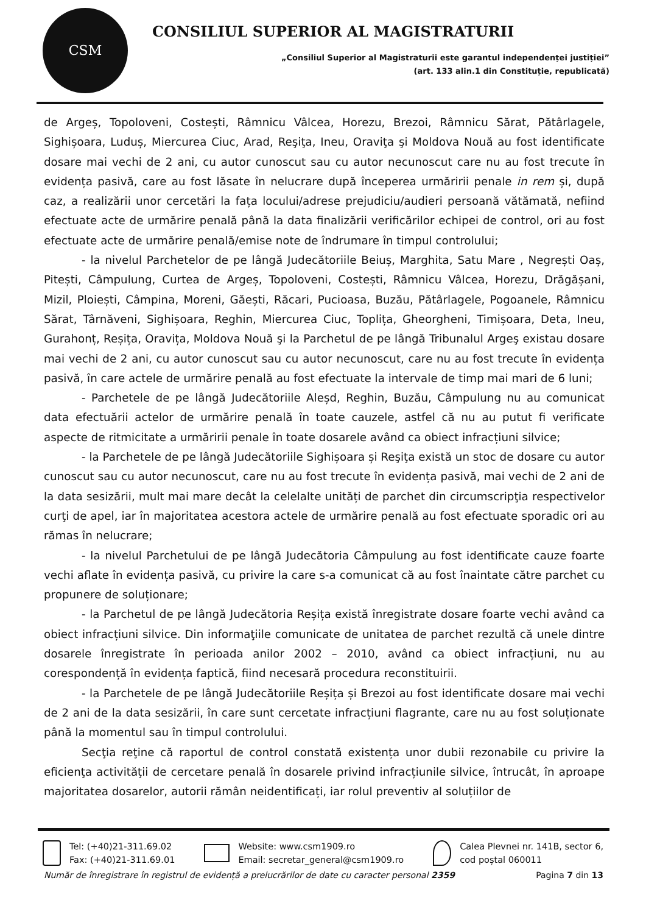CSM
CONSILIUL SUPERIOR AL MAGISTRATURII
„Consiliul Superior al Magistraturii este garantul independenței justiției”
(art. 133 alin.1 din Constituție, republicată)
de Argeș, Topoloveni, Costești, Râmnicu Vâlcea, Horezu, Brezoi, Râmnicu Sărat, Pătârlagele, Sighișoara, Luduș, Miercurea Ciuc, Arad, Reşiţa, Ineu, Oraviţa şi Moldova Nouă au fost identificate dosare mai vechi de 2 ani, cu autor cunoscut sau cu autor necunoscut care nu au fost trecute în evidența pasivă, care au fost lăsate în nelucrare după începerea urmăririi penale in rem și, după caz, a realizării unor cercetări la fața locului/adrese prejudiciu/audieri persoană vătămată, nefiind efectuate acte de urmărire penală până la data finalizării verificărilor echipei de control, ori au fost efectuate acte de urmărire penală/emise note de îndrumare în timpul controlului;
- la nivelul Parchetelor de pe lângă Judecătoriile Beiuș, Marghita, Satu Mare , Negrești Oaș, Pitești, Câmpulung, Curtea de Argeș, Topoloveni, Costești, Râmnicu Vâlcea, Horezu, Drăgășani, Mizil, Ploiești, Câmpina, Moreni, Găești, Răcari, Pucioasa, Buzău, Pătârlagele, Pogoanele, Râmnicu Sărat, Târnăveni, Sighișoara, Reghin, Miercurea Ciuc, Toplița, Gheorgheni, Timișoara, Deta, Ineu, Gurahonț, Reșița, Oravița, Moldova Nouă şi la Parchetul de pe lângă Tribunalul Argeş existau dosare mai vechi de 2 ani, cu autor cunoscut sau cu autor necunoscut, care nu au fost trecute în evidența pasivă, în care actele de urmărire penală au fost efectuate la intervale de timp mai mari de 6 luni;
- Parchetele de pe lângă Judecătoriile Aleșd, Reghin, Buzău, Câmpulung nu au comunicat data efectuării actelor de urmărire penală în toate cauzele, astfel că nu au putut fi verificate aspecte de ritmicitate a urmăririi penale în toate dosarele având ca obiect infracțiuni silvice;
- la Parchetele de pe lângă Judecătoriile Sighișoara și Reşiţa există un stoc de dosare cu autor cunoscut sau cu autor necunoscut, care nu au fost trecute în evidența pasivă, mai vechi de 2 ani de la data sesizării, mult mai mare decât la celelalte unități de parchet din circumscripţia respectivelor curţi de apel, iar în majoritatea acestora actele de urmărire penală au fost efectuate sporadic ori au rămas în nelucrare;
- la nivelul Parchetului de pe lângă Judecătoria Câmpulung au fost identificate cauze foarte vechi aflate în evidența pasivă, cu privire la care s-a comunicat că au fost înaintate către parchet cu propunere de soluționare;
- la Parchetul de pe lângă Judecătoria Reșița există înregistrate dosare foarte vechi având ca obiect infracțiuni silvice. Din informaţiile comunicate de unitatea de parchet rezultă că unele dintre dosarele înregistrate în perioada anilor 2002 – 2010, având ca obiect infracțiuni, nu au corespondență în evidența faptică, fiind necesară procedura reconstituirii.
- la Parchetele de pe lângă Judecătoriile Reșița și Brezoi au fost identificate dosare mai vechi de 2 ani de la data sesizării, în care sunt cercetate infracțiuni flagrante, care nu au fost soluționate până la momentul sau în timpul controlului.
Secţia reţine că raportul de control constată existența unor dubii rezonabile cu privire la eficienţa activităţii de cercetare penală în dosarele privind infracțiunile silvice, întrucât, în aproape majoritatea dosarelor, autorii rămân neidentificați, iar rolul preventiv al soluțiilor de
Tel: (+40)21-311.69.02
Fax: (+40)21-311.69.01
Website: www.csm1909.ro
Email: secretar_general@csm1909.ro
Calea Plevnei nr. 141B, sector 6,
cod poștal 060011
Număr de înregistrare în registrul de evidență a prelucrărilor de date cu caracter personal 2359 Pagina 7 din 13